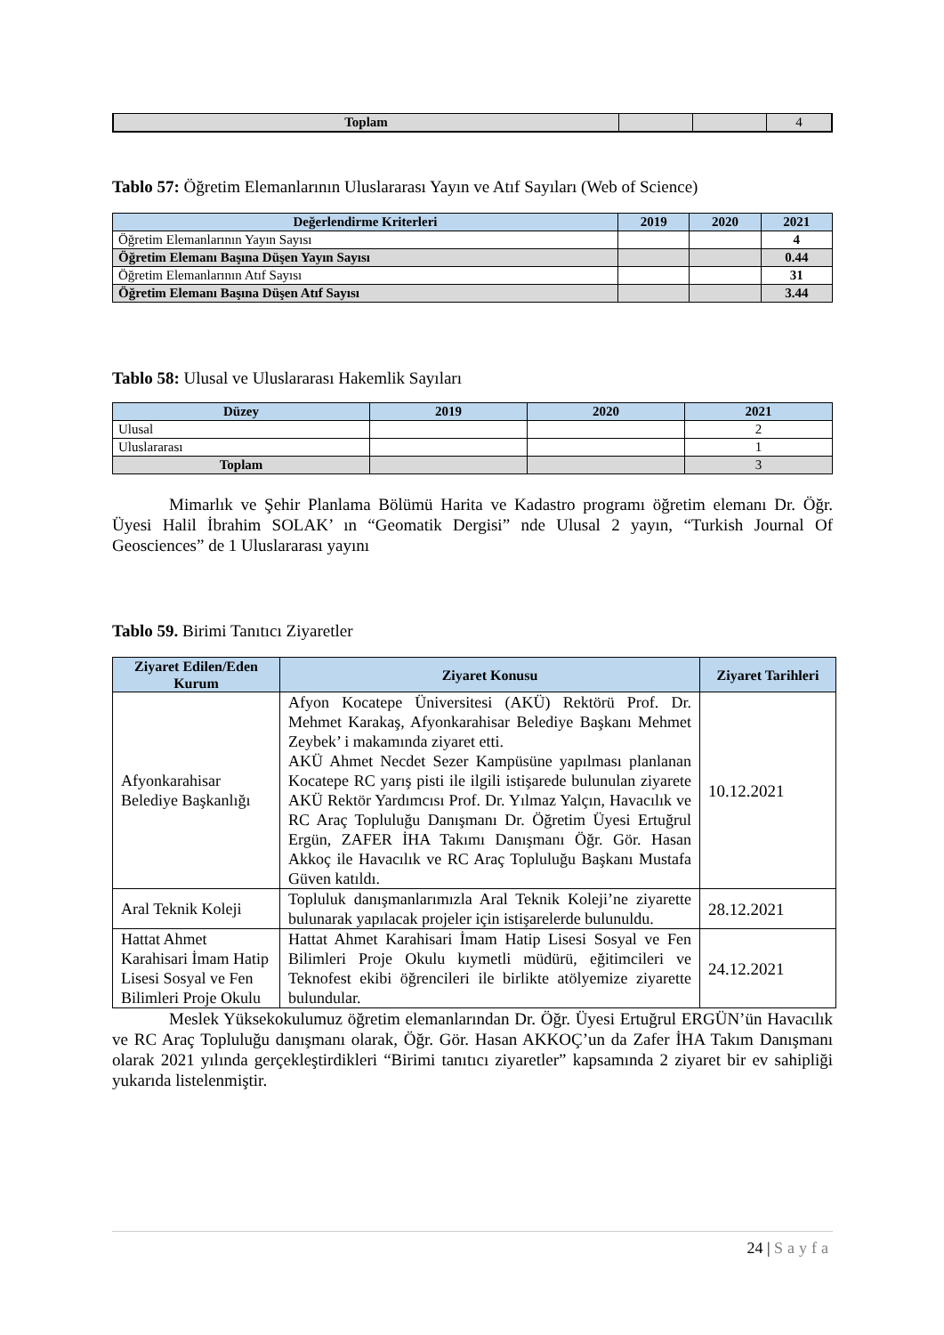| Toplam | | | 4 |
Tablo 57: Öğretim Elemanlarının Uluslararası Yayın ve Atıf Sayıları (Web of Science)
| Değerlendirme Kriterleri | 2019 | 2020 | 2021 |
| --- | --- | --- | --- |
| Öğretim Elemanlarının Yayın Sayısı | | | 4 |
| Öğretim Elemanı Başına Düşen Yayın Sayısı | | | 0.44 |
| Öğretim Elemanlarının Atıf Sayısı | | | 31 |
| Öğretim Elemanı Başına Düşen Atıf Sayısı | | | 3.44 |
Tablo 58: Ulusal ve Uluslararası Hakemlik Sayıları
| Düzey | 2019 | 2020 | 2021 |
| --- | --- | --- | --- |
| Ulusal | | | 2 |
| Uluslararası | | | 1 |
| Toplam | | | 3 |
Mimarlık ve Şehir Planlama Bölümü Harita ve Kadastro programı öğretim elemanı Dr. Öğr. Üyesi Halil İbrahim SOLAK’ ın “Geomatik Dergisi” nde Ulusal 2 yayın, “Turkish Journal Of Geosciences” de 1 Uluslararası yayını
Tablo 59. Birimi Tanıtıcı Ziyaretler
| Ziyaret Edilen/Eden Kurum | Ziyaret Konusu | Ziyaret Tarihleri |
| --- | --- | --- |
| Afyonkarahisar Belediye Başkanlığı | Afyon Kocatepe Üniversitesi (AKÜ) Rektörü Prof. Dr. Mehmet Karakaş, Afyonkarahisar Belediye Başkanı Mehmet Zeybek’ i makamında ziyaret etti. AKÜ Ahmet Necdet Sezer Kampüsüne yapılması planlanan Kocatepe RC yarış pisti ile ilgili istişarede bulunulan ziyarete AKÜ Rektör Yardımcısı Prof. Dr. Yılmaz Yalçın, Havacılık ve RC Araç Topluluğu Danışmanı Dr. Öğretim Üyesi Ertuğrul Ergün, ZAFER İHA Takımı Danışmanı Öğr. Gör. Hasan Akkoç ile Havacılık ve RC Araç Topluluğu Başkanı Mustafa Güven katıldı. | 10.12.2021 |
| Aral Teknik Koleji | Topluluk danışmanlarımızla Aral Teknik Koleji’ne ziyarette bulunarak yapılacak projeler için istişarelerde bulunuldu. | 28.12.2021 |
| Hattat Ahmet Karahisari İmam Hatip Lisesi Sosyal ve Fen Bilimleri Proje Okulu | Hattat Ahmet Karahisari İmam Hatip Lisesi Sosyal ve Fen Bilimleri Proje Okulu kıymetli müdürü, eğitimcileri ve Teknofest ekibi öğrencileri ile birlikte atölyemize ziyarette bulundular. | 24.12.2021 |
Meslek Yüksekokulumuz öğretim elemanlarından Dr. Öğr. Üyesi Ertuğrul ERGÜN’ün Havacılık ve RC Araç Topluluğu danışmanı olarak, Öğr. Gör. Hasan AKKOÇ’un da Zafer İHA Takım Danışmanı olarak 2021 yılında gerçekleştirdikleri “Birimi tanıtıcı ziyaretler” kapsamında 2 ziyaret bir ev sahipliği yukarıda listelenmiştir.
24 | Sayfa